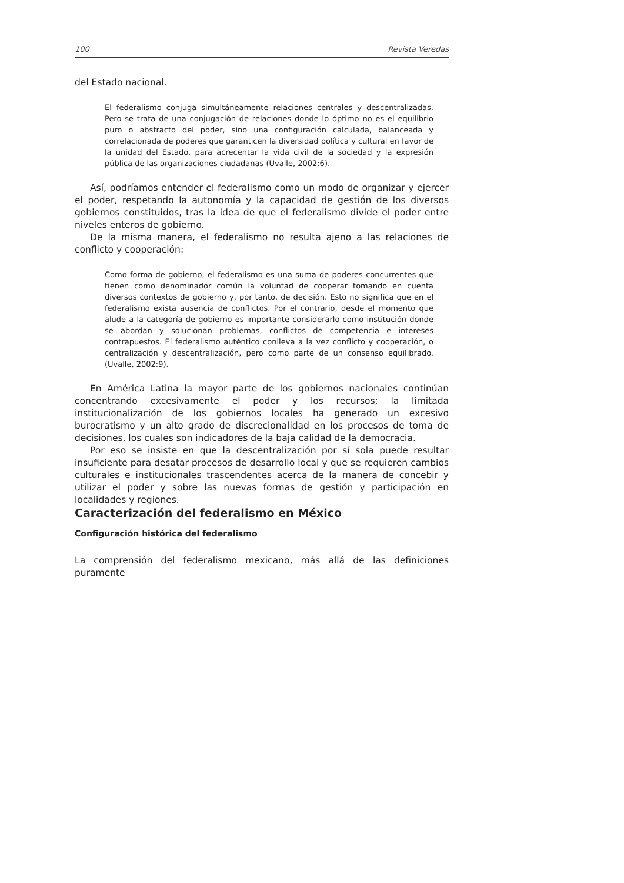100 Revista Veredas
del Estado nacional.
El federalismo conjuga simultáneamente relaciones centrales y descentralizadas. Pero se trata de una conjugación de relaciones donde lo óptimo no es el equilibrio puro o abstracto del poder, sino una configuración calculada, balanceada y correlacionada de poderes que garanticen la diversidad política y cultural en favor de la unidad del Estado, para acrecentar la vida civil de la sociedad y la expresión pública de las organizaciones ciudadanas (Uvalle, 2002:6).
Así, podríamos entender el federalismo como un modo de organizar y ejercer el poder, respetando la autonomía y la capacidad de gestión de los diversos gobiernos constituidos, tras la idea de que el federalismo divide el poder entre niveles enteros de gobierno.
De la misma manera, el federalismo no resulta ajeno a las relaciones de conflicto y cooperación:
Como forma de gobierno, el federalismo es una suma de poderes concurrentes que tienen como denominador común la voluntad de cooperar tomando en cuenta diversos contextos de gobierno y, por tanto, de decisión. Esto no significa que en el federalismo exista ausencia de conflictos. Por el contrario, desde el momento que alude a la categoría de gobierno es importante considerarlo como institución donde se abordan y solucionan problemas, conflictos de competencia e intereses contrapuestos. El federalismo auténtico conlleva a la vez conflicto y cooperación, o centralización y descentralización, pero como parte de un consenso equilibrado. (Uvalle, 2002:9).
En América Latina la mayor parte de los gobiernos nacionales continúan concentrando excesivamente el poder y los recursos; la limitada institucionalización de los gobiernos locales ha generado un excesivo burocratismo y un alto grado de discrecionalidad en los procesos de toma de decisiones, los cuales son indicadores de la baja calidad de la democracia.
Por eso se insiste en que la descentralización por sí sola puede resultar insuficiente para desatar procesos de desarrollo local y que se requieren cambios culturales e institucionales trascendentes acerca de la manera de concebir y utilizar el poder y sobre las nuevas formas de gestión y participación en localidades y regiones.
Caracterización del federalismo en México
Configuración histórica del federalismo
La comprensión del federalismo mexicano, más allá de las definiciones puramente